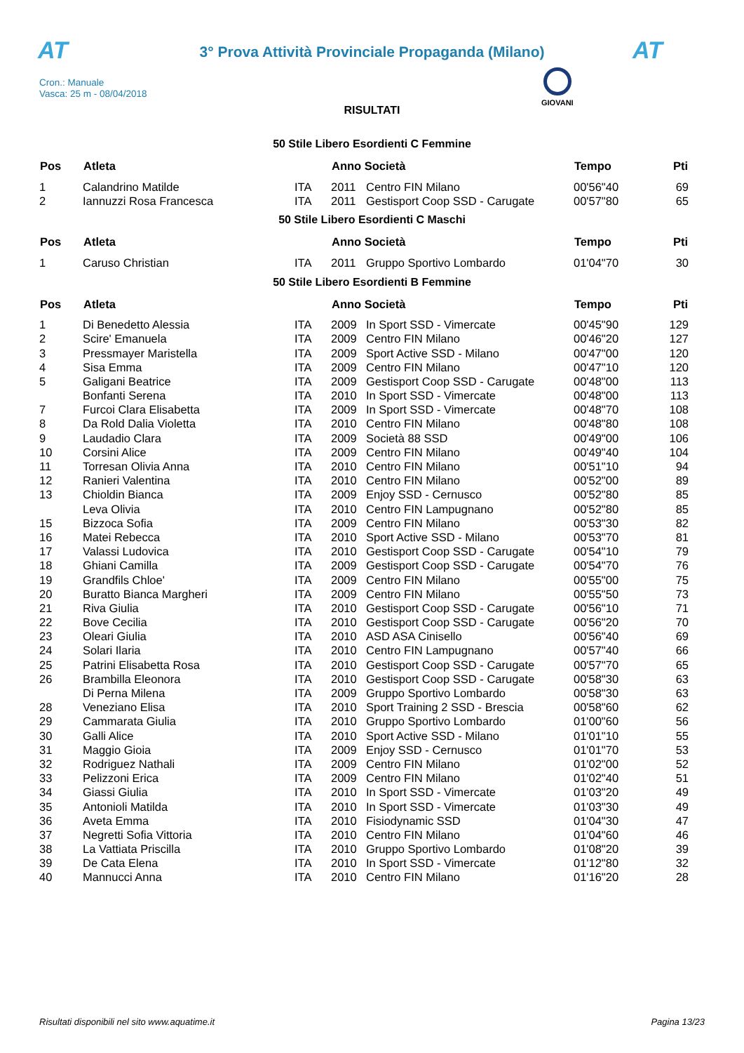AT
3° Prova Attività Provinciale Propaganda (Milano)
AT
Cron.: Manuale
Vasca: 25 m - 08/04/2018
GIOVANI
RISULTATI
50 Stile Libero Esordienti C Femmine
| Pos | Atleta | | Anno Società | | Tempo | Pti |
| --- | --- | --- | --- | --- | --- | --- |
| 1 | Calandrino Matilde | ITA | 2011 | Centro FIN Milano | 00'56"40 | 69 |
| 2 | Iannuzzi Rosa Francesca | ITA | 2011 | Gestisport Coop SSD - Carugate | 00'57"80 | 65 |
50 Stile Libero Esordienti C Maschi
| Pos | Atleta | | Anno Società | | Tempo | Pti |
| --- | --- | --- | --- | --- | --- | --- |
| 1 | Caruso Christian | ITA | 2011 | Gruppo Sportivo Lombardo | 01'04"70 | 30 |
50 Stile Libero Esordienti B Femmine
| Pos | Atleta | | Anno Società | | Tempo | Pti |
| --- | --- | --- | --- | --- | --- | --- |
| 1 | Di Benedetto Alessia | ITA | 2009 | In Sport SSD - Vimercate | 00'45"90 | 129 |
| 2 | Scire' Emanuela | ITA | 2009 | Centro FIN Milano | 00'46"20 | 127 |
| 3 | Pressmayer Maristella | ITA | 2009 | Sport Active SSD - Milano | 00'47"00 | 120 |
| 4 | Sisa Emma | ITA | 2009 | Centro FIN Milano | 00'47"10 | 120 |
| 5 | Galigani Beatrice | ITA | 2009 | Gestisport Coop SSD - Carugate | 00'48"00 | 113 |
| | Bonfanti Serena | ITA | 2010 | In Sport SSD - Vimercate | 00'48"00 | 113 |
| 7 | Furcoi Clara Elisabetta | ITA | 2009 | In Sport SSD - Vimercate | 00'48"70 | 108 |
| 8 | Da Rold Dalia Violetta | ITA | 2010 | Centro FIN Milano | 00'48"80 | 108 |
| 9 | Laudadio Clara | ITA | 2009 | Società 88 SSD | 00'49"00 | 106 |
| 10 | Corsini Alice | ITA | 2009 | Centro FIN Milano | 00'49"40 | 104 |
| 11 | Torresan Olivia Anna | ITA | 2010 | Centro FIN Milano | 00'51"10 | 94 |
| 12 | Ranieri Valentina | ITA | 2010 | Centro FIN Milano | 00'52"00 | 89 |
| 13 | Chioldin Bianca | ITA | 2009 | Enjoy SSD - Cernusco | 00'52"80 | 85 |
| | Leva Olivia | ITA | 2010 | Centro FIN Lampugnano | 00'52"80 | 85 |
| 15 | Bizzoca Sofia | ITA | 2009 | Centro FIN Milano | 00'53"30 | 82 |
| 16 | Matei Rebecca | ITA | 2010 | Sport Active SSD - Milano | 00'53"70 | 81 |
| 17 | Valassi Ludovica | ITA | 2010 | Gestisport Coop SSD - Carugate | 00'54"10 | 79 |
| 18 | Ghiani Camilla | ITA | 2009 | Gestisport Coop SSD - Carugate | 00'54"70 | 76 |
| 19 | Grandfils Chloe' | ITA | 2009 | Centro FIN Milano | 00'55"00 | 75 |
| 20 | Buratto Bianca Margheri | ITA | 2009 | Centro FIN Milano | 00'55"50 | 73 |
| 21 | Riva Giulia | ITA | 2010 | Gestisport Coop SSD - Carugate | 00'56"10 | 71 |
| 22 | Bove Cecilia | ITA | 2010 | Gestisport Coop SSD - Carugate | 00'56"20 | 70 |
| 23 | Oleari Giulia | ITA | 2010 | ASD ASA Cinisello | 00'56"40 | 69 |
| 24 | Solari Ilaria | ITA | 2010 | Centro FIN Lampugnano | 00'57"40 | 66 |
| 25 | Patrini Elisabetta Rosa | ITA | 2010 | Gestisport Coop SSD - Carugate | 00'57"70 | 65 |
| 26 | Brambilla Eleonora | ITA | 2010 | Gestisport Coop SSD - Carugate | 00'58"30 | 63 |
| | Di Perna Milena | ITA | 2009 | Gruppo Sportivo Lombardo | 00'58"30 | 63 |
| 28 | Veneziano Elisa | ITA | 2010 | Sport Training 2 SSD - Brescia | 00'58"60 | 62 |
| 29 | Cammarata Giulia | ITA | 2010 | Gruppo Sportivo Lombardo | 01'00"60 | 56 |
| 30 | Galli Alice | ITA | 2010 | Sport Active SSD - Milano | 01'01"10 | 55 |
| 31 | Maggio Gioia | ITA | 2009 | Enjoy SSD - Cernusco | 01'01"70 | 53 |
| 32 | Rodriguez Nathali | ITA | 2009 | Centro FIN Milano | 01'02"00 | 52 |
| 33 | Pelizzoni Erica | ITA | 2009 | Centro FIN Milano | 01'02"40 | 51 |
| 34 | Giassi Giulia | ITA | 2010 | In Sport SSD - Vimercate | 01'03"20 | 49 |
| 35 | Antonioli Matilda | ITA | 2010 | In Sport SSD - Vimercate | 01'03"30 | 49 |
| 36 | Aveta Emma | ITA | 2010 | Fisiodynamic SSD | 01'04"30 | 47 |
| 37 | Negretti Sofia Vittoria | ITA | 2010 | Centro FIN Milano | 01'04"60 | 46 |
| 38 | La Vattiata Priscilla | ITA | 2010 | Gruppo Sportivo Lombardo | 01'08"20 | 39 |
| 39 | De Cata Elena | ITA | 2010 | In Sport SSD - Vimercate | 01'12"80 | 32 |
| 40 | Mannucci Anna | ITA | 2010 | Centro FIN Milano | 01'16"20 | 28 |
Risultati disponibili nel sito www.aquatime.it Pagina 13/23